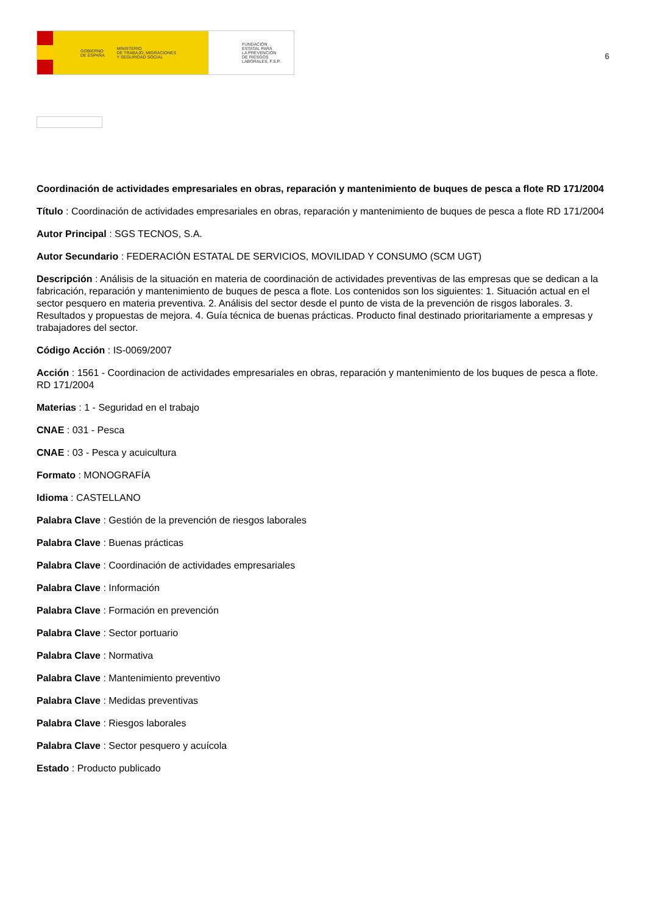GOBIERNO
DE ESPAÑA MINISTERIO
DE TRABAJO, MIGRACIONES
Y SEGURIDAD SOCIAL
FUNDACIÓN
ESTATAL PARA
LA PREVENCIÓN
DE RIESGOS
LABORALES, F.S.P.
6
Coordinación de actividades empresariales en obras, reparación y mantenimiento de buques de pesca a flote RD 171/2004
Título : Coordinación de actividades empresariales en obras, reparación y mantenimiento de buques de pesca a flote RD 171/2004
Autor Principal : SGS TECNOS, S.A.
Autor Secundario : FEDERACIÓN ESTATAL DE SERVICIOS, MOVILIDAD Y CONSUMO (SCM UGT)
Descripción : Análisis de la situación en materia de coordinación de actividades preventivas de las empresas que se dedican a la fabricación, reparación y mantenimiento de buques de pesca a flote. Los contenidos son los siguientes: 1. Situación actual en el sector pesquero en materia preventiva. 2. Análisis del sector desde el punto de vista de la prevención de risgos laborales. 3. Resultados y propuestas de mejora. 4. Guía técnica de buenas prácticas. Producto final destinado prioritariamente a empresas y trabajadores del sector.
Código Acción : IS-0069/2007
Acción : 1561 - Coordinacion de actividades empresariales en obras, reparación y mantenimiento de los buques de pesca a flote. RD 171/2004
Materias : 1 - Seguridad en el trabajo
CNAE : 031 - Pesca
CNAE : 03 - Pesca y acuicultura
Formato : MONOGRAFÍA
Idioma : CASTELLANO
Palabra Clave : Gestión de la prevención de riesgos laborales
Palabra Clave : Buenas prácticas
Palabra Clave : Coordinación de actividades empresariales
Palabra Clave : Información
Palabra Clave : Formación en prevención
Palabra Clave : Sector portuario
Palabra Clave : Normativa
Palabra Clave : Mantenimiento preventivo
Palabra Clave : Medidas preventivas
Palabra Clave : Riesgos laborales
Palabra Clave : Sector pesquero y acuícola
Estado : Producto publicado